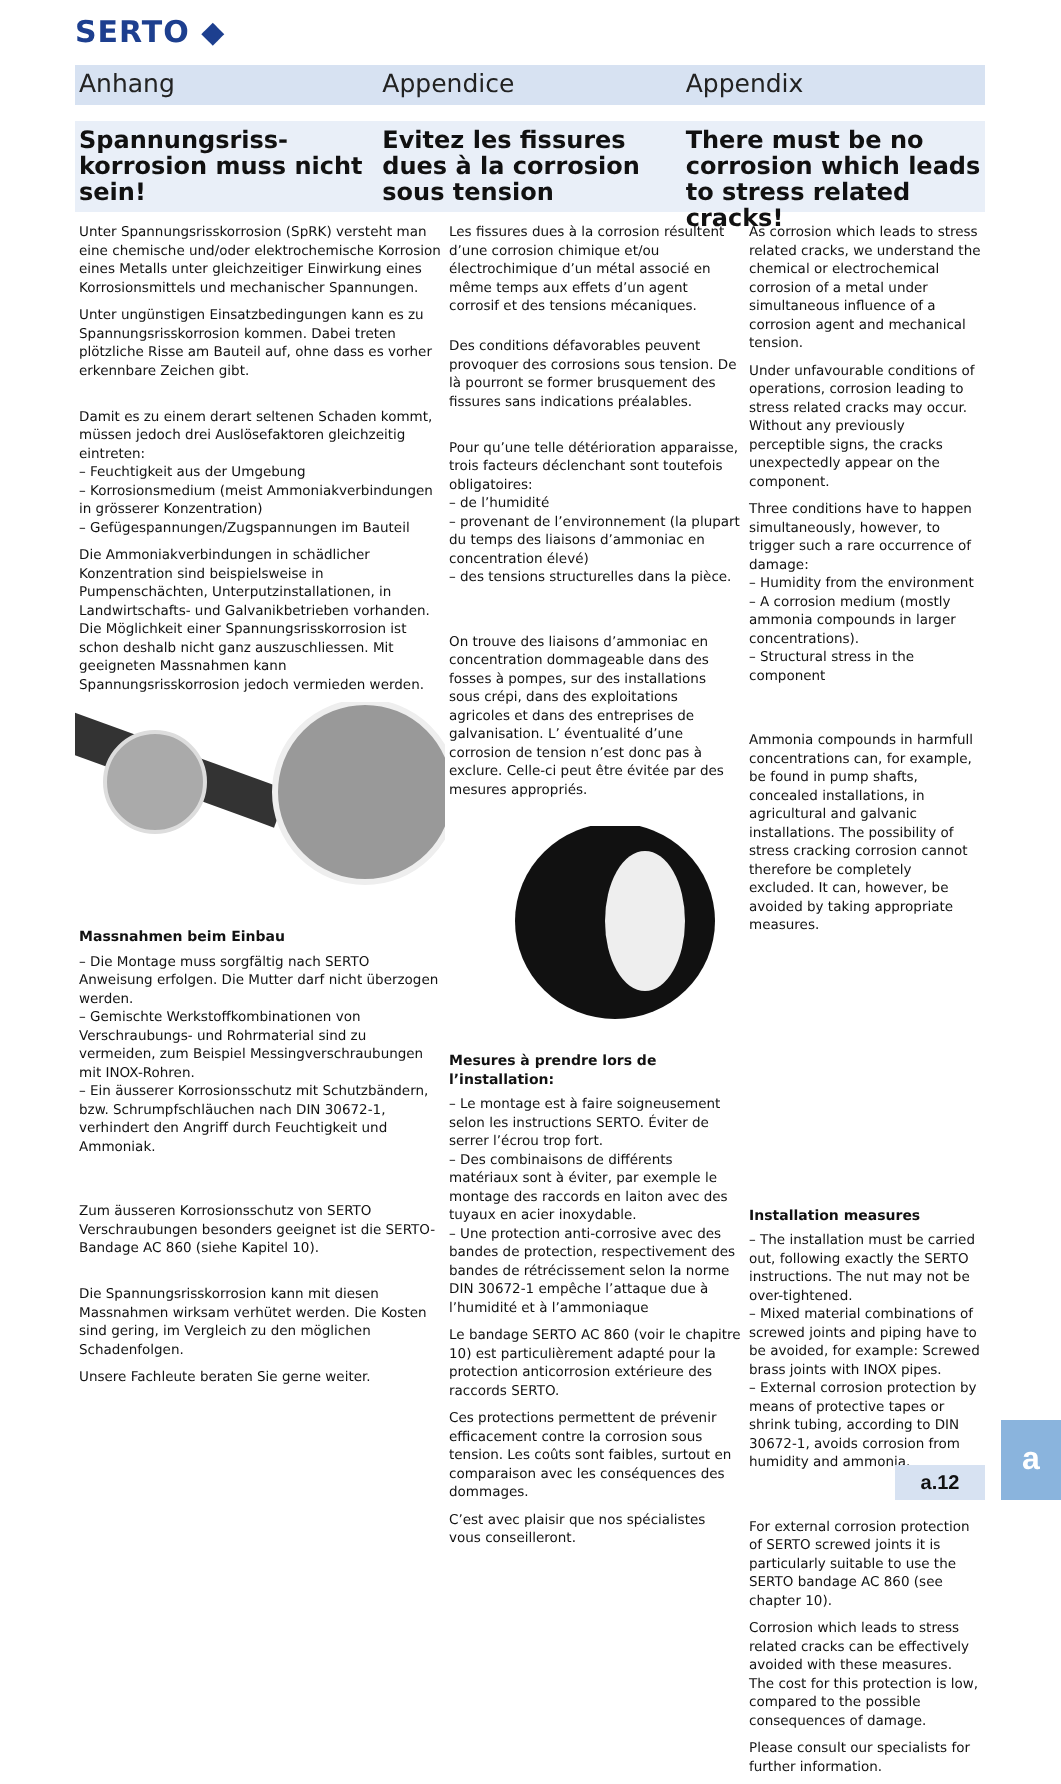SERTO ◆
Anhang Appendice Appendix
Spannungsriss-korrosion muss nicht sein!
Evitez les fissures dues à la corrosion sous tension
There must be no corrosion which leads to stress related cracks!
Unter Spannungsrisskorrosion (SpRK) versteht man eine chemische und/oder elektrochemische Korrosion eines Metalls unter gleichzeitiger Einwirkung eines Korrosionsmittels und mechanischer Spannungen.
Unter ungünstigen Einsatzbedingungen kann es zu Spannungsrisskorrosion kommen. Dabei treten plötzliche Risse am Bauteil auf, ohne dass es vorher erkennbare Zeichen gibt.
Damit es zu einem derart seltenen Schaden kommt, müssen jedoch drei Auslösefaktoren gleichzeitig eintreten:
– Feuchtigkeit aus der Umgebung
– Korrosionsmedium (meist Ammoniakverbindungen in grösserer Konzentration)
– Gefügespannungen/Zugspannungen im Bauteil
Die Ammoniakverbindungen in schädlicher Konzentration sind beispielsweise in Pumpenschächten, Unterputzinstallationen, in Landwirtschafts- und Galvanikbetrieben vorhanden. Die Möglichkeit einer Spannungsrisskorrosion ist schon deshalb nicht ganz auszuschliessen. Mit geeigneten Massnahmen kann Spannungsrisskorrosion jedoch vermieden werden.
Massnahmen beim Einbau
– Die Montage muss sorgfältig nach SERTO Anweisung erfolgen. Die Mutter darf nicht überzogen werden.
– Gemischte Werkstoffkombinationen von Verschraubungs- und Rohrmaterial sind zu vermeiden, zum Beispiel Messingverschraubungen mit INOX-Rohren.
– Ein äusserer Korrosionsschutz mit Schutzbändern, bzw. Schrumpfschläuchen nach DIN 30672-1, verhindert den Angriff durch Feuchtigkeit und Ammoniak.
Zum äusseren Korrosionsschutz von SERTO Verschraubungen besonders geeignet ist die SERTO-Bandage AC 860 (siehe Kapitel 10).
Die Spannungsrisskorrosion kann mit diesen Massnahmen wirksam verhütet werden. Die Kosten sind gering, im Vergleich zu den möglichen Schadenfolgen.
Unsere Fachleute beraten Sie gerne weiter.
Les fissures dues à la corrosion résultent d’une corrosion chimique et/ou électrochimique d’un métal associé en même temps aux effets d’un agent corrosif et des tensions mécaniques.
Des conditions défavorables peuvent provoquer des corrosions sous tension. De là pourront se former brusquement des fissures sans indications préalables.
Pour qu’une telle détérioration apparaisse, trois facteurs déclenchant sont toutefois obligatoires:
– de l’humidité
– provenant de l’environnement (la plupart du temps des liaisons d’ammoniac en concentration élevé)
– des tensions structurelles dans la pièce.
On trouve des liaisons d’ammoniac en concentration dommageable dans des fosses à pompes, sur des installations sous crépi, dans des exploitations agricoles et dans des entreprises de galvanisation. L’ éventualité d’une corrosion de tension n’est donc pas à exclure. Celle-ci peut être évitée par des mesures appropriés.
Mesures à prendre lors de l’installation:
– Le montage est à faire soigneusement selon les instructions SERTO. Éviter de serrer l’écrou trop fort.
– Des combinaisons de différents matériaux sont à éviter, par exemple le montage des raccords en laiton avec des tuyaux en acier inoxydable.
– Une protection anti-corrosive avec des bandes de protection, respectivement des bandes de rétrécissement selon la norme DIN 30672-1 empêche l’attaque due à l’humidité et à l’ammoniaque
Le bandage SERTO AC 860 (voir le chapitre 10) est particulièrement adapté pour la protection anticorrosion extérieure des raccords SERTO.
Ces protections permettent de prévenir efficacement contre la corrosion sous tension. Les coûts sont faibles, surtout en comparaison avec les conséquences des dommages.
C’est avec plaisir que nos spécialistes vous conseilleront.
As corrosion which leads to stress related cracks, we understand the chemical or electrochemical corrosion of a metal under simultaneous influence of a corrosion agent and mechanical tension.
Under unfavourable conditions of operations, corrosion leading to stress related cracks may occur. Without any previously perceptible signs, the cracks unexpectedly appear on the component.
Three conditions have to happen simultaneously, however, to trigger such a rare occurrence of damage:
– Humidity from the environment
– A corrosion medium (mostly ammonia compounds in larger concentrations).
– Structural stress in the component
Ammonia compounds in harmfull concentrations can, for example, be found in pump shafts, concealed installations, in agricultural and galvanic installations. The possibility of stress cracking corrosion cannot therefore be completely excluded. It can, however, be avoided by taking appropriate measures.
Installation measures
– The installation must be carried out, following exactly the SERTO instructions. The nut may not be over-tightened.
– Mixed material combinations of screwed joints and piping have to be avoided, for example: Screwed brass joints with INOX pipes.
– External corrosion protection by means of protective tapes or shrink tubing, according to DIN 30672-1, avoids corrosion from humidity and ammonia.
For external corrosion protection of SERTO screwed joints it is particularly suitable to use the SERTO bandage AC 860 (see chapter 10).
Corrosion which leads to stress related cracks can be effectively avoided with these measures. The cost for this protection is low, compared to the possible consequences of damage.
Please consult our specialists for further information.
a.12
a